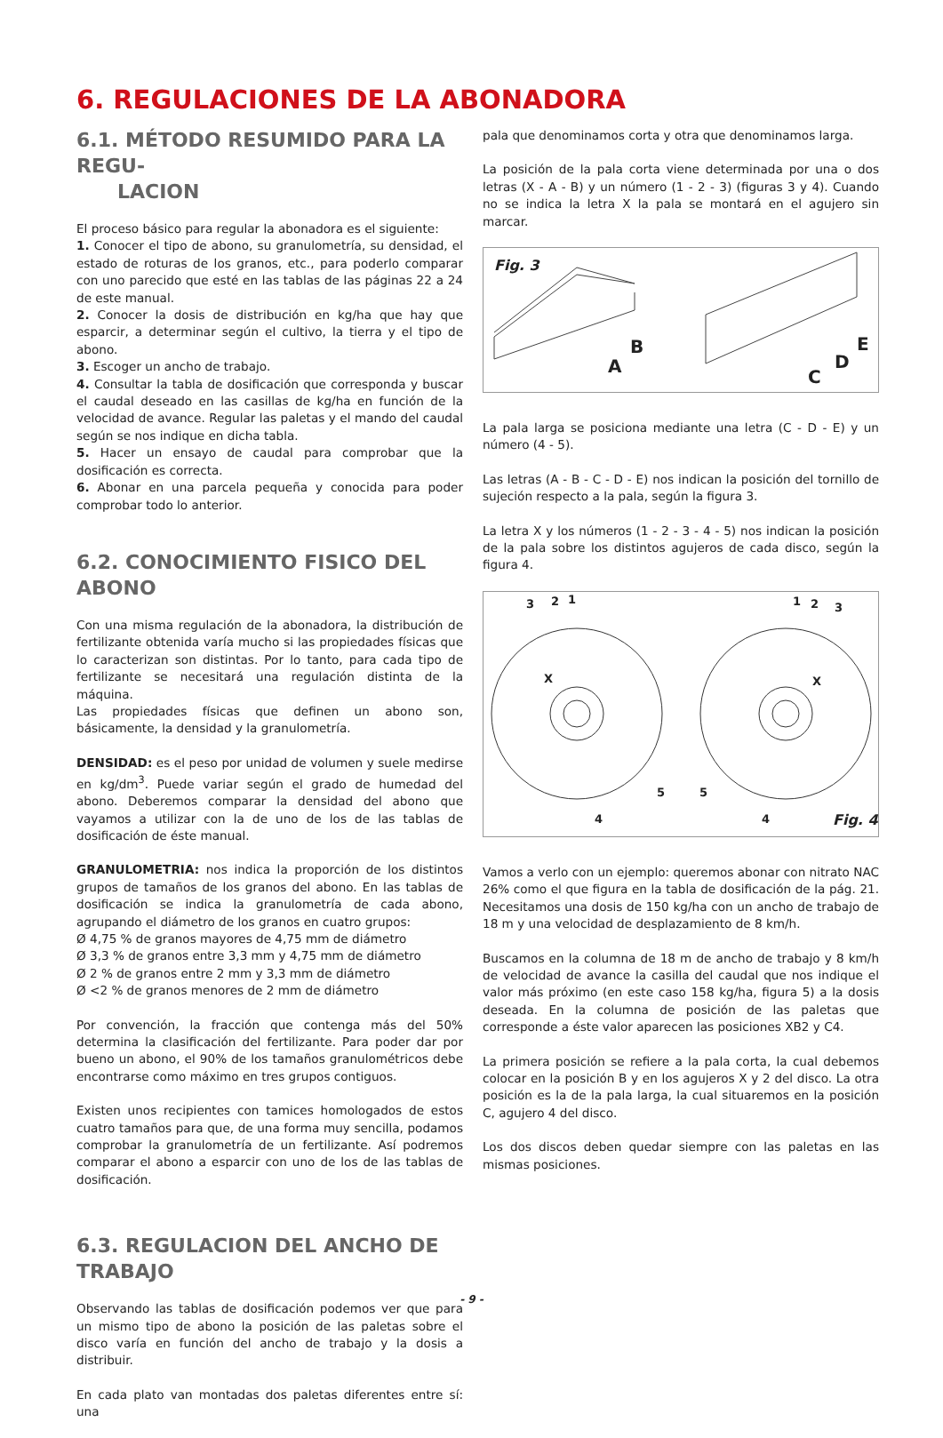6. REGULACIONES DE LA ABONADORA
6.1. MÉTODO RESUMIDO PARA LA REGU-
LACION
El proceso básico para regular la abonadora es el siguiente:
1. Conocer el tipo de abono, su granulometría, su densidad, el estado de roturas de los granos, etc., para poderlo comparar con uno parecido que esté en las tablas de las páginas 22 a 24 de este manual.
2. Conocer la dosis de distribución en kg/ha que hay que esparcir, a determinar según el cultivo, la tierra y el tipo de abono.
3. Escoger un ancho de trabajo.
4. Consultar la tabla de dosificación que corresponda y buscar el caudal deseado en las casillas de kg/ha en función de la velocidad de avance. Regular las paletas y el mando del caudal según se nos indique en dicha tabla.
5. Hacer un ensayo de caudal para comprobar que la dosificación es correcta.
6. Abonar en una parcela pequeña y conocida para poder comprobar todo lo anterior.
6.2. CONOCIMIENTO FISICO DEL ABONO
Con una misma regulación de la abonadora, la distribución de fertilizante obtenida varía mucho si las propiedades físicas que lo caracterizan son distintas. Por lo tanto, para cada tipo de fertilizante se necesitará una regulación distinta de la máquina.
Las propiedades físicas que definen un abono son, básicamente, la densidad y la granulometría.
DENSIDAD: es el peso por unidad de volumen y suele medirse en kg/dm<sup>3</sup>. Puede variar según el grado de humedad del abono. Deberemos comparar la densidad del abono que vayamos a utilizar con la de uno de los de las tablas de dosificación de éste manual.
GRANULOMETRIA: nos indica la proporción de los distintos grupos de tamaños de los granos del abono. En las tablas de dosificación se indica la granulometría de cada abono, agrupando el diámetro de los granos en cuatro grupos:
Ø 4,75 % de granos mayores de 4,75 mm de diámetro
Ø 3,3 % de granos entre 3,3 mm y 4,75 mm de diámetro
Ø 2 % de granos entre 2 mm y 3,3 mm de diámetro
Ø <2 % de granos menores de 2 mm de diámetro
Por convención, la fracción que contenga más del 50% determina la clasificación del fertilizante. Para poder dar por bueno un abono, el 90% de los tamaños granulométricos debe encontrarse como máximo en tres grupos contiguos.
Existen unos recipientes con tamices homologados de estos cuatro tamaños para que, de una forma muy sencilla, podamos comprobar la granulometría de un fertilizante. Así podremos comparar el abono a esparcir con uno de los de las tablas de dosificación.
6.3. REGULACION DEL ANCHO DE TRABAJO
Observando las tablas de dosificación podemos ver que para un mismo tipo de abono la posición de las paletas sobre el disco varía en función del ancho de trabajo y la dosis a distribuir.
En cada plato van montadas dos paletas diferentes entre sí: una
pala que denominamos corta y otra que denominamos larga.
La posición de la pala corta viene determinada por una o dos letras (X - A - B) y un número (1 - 2 - 3) (figuras 3 y 4). Cuando no se indica la letra X la pala se montará en el agujero sin marcar.
Fig. 3
B
A
E
D
C
La pala larga se posiciona mediante una letra (C - D - E) y un número (4 - 5).
Las letras (A - B - C - D - E) nos indican la posición del tornillo de sujeción respecto a la pala, según la figura 3.
La letra X y los números (1 - 2 - 3 - 4 - 5) nos indican la posición de la pala sobre los distintos agujeros de cada disco, según la figura 4.
3
2
1
X
5
4
1
2
3
X
5
4
Fig. 4
Vamos a verlo con un ejemplo: queremos abonar con nitrato NAC 26% como el que figura en la tabla de dosificación de la pág. 21. Necesitamos una dosis de 150 kg/ha con un ancho de trabajo de 18 m y una velocidad de desplazamiento de 8 km/h.
Buscamos en la columna de 18 m de ancho de trabajo y 8 km/h de velocidad de avance la casilla del caudal que nos indique el valor más próximo (en este caso 158 kg/ha, figura 5) a la dosis deseada. En la columna de posición de las paletas que corresponde a éste valor aparecen las posiciones XB2 y C4.
La primera posición se refiere a la pala corta, la cual debemos colocar en la posición B y en los agujeros X y 2 del disco. La otra posición es la de la pala larga, la cual situaremos en la posición C, agujero 4 del disco.
Los dos discos deben quedar siempre con las paletas en las mismas posiciones.
- 9 -